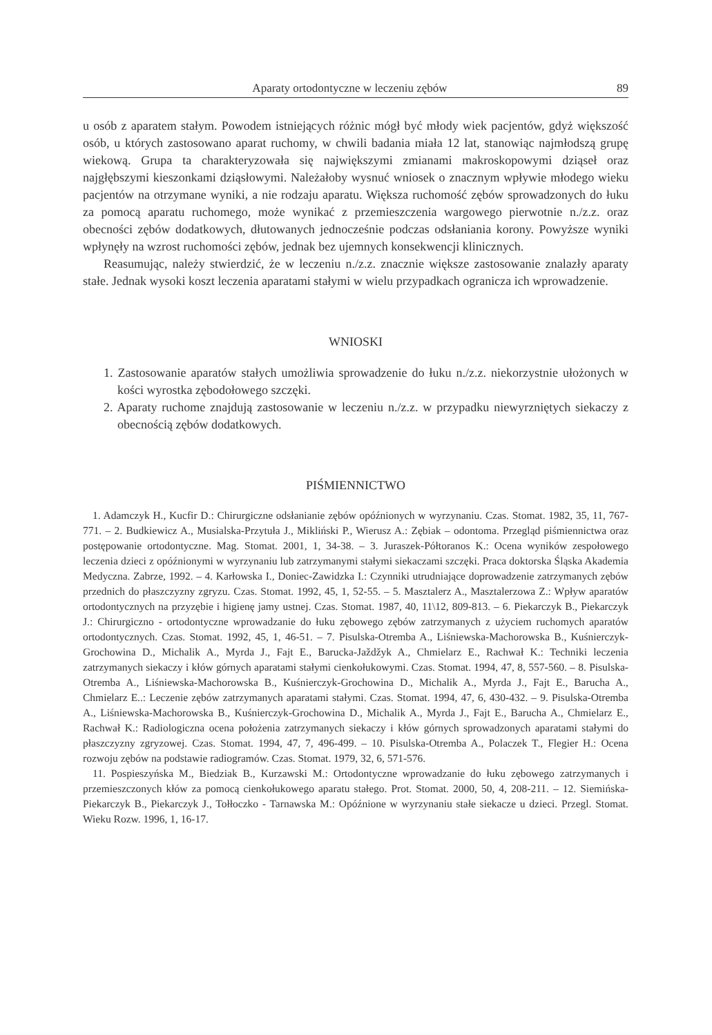Aparaty ortodontyczne w leczeniu zębów 89
u osób z aparatem stałym. Powodem istniejących różnic mógł być młody wiek pacjentów, gdyż większość osób, u których zastosowano aparat ruchomy, w chwili badania miała 12 lat, stanowiąc najmłodszą grupę wiekową. Grupa ta charakteryzowała się największymi zmianami makroskopowymi dziąseł oraz najgłębszymi kieszonkami dziąsłowymi. Należałoby wysnuć wniosek o znacznym wpływie młodego wieku pacjentów na otrzymane wyniki, a nie rodzaju aparatu. Większa ruchomość zębów sprowadzonych do łuku za pomocą aparatu ruchomego, może wynikać z przemieszczenia wargowego pierwotnie n./z.z. oraz obecności zębów dodatkowych, dłutowanych jednocześnie podczas odsłaniania korony. Powyższe wyniki wpłynęły na wzrost ruchomości zębów, jednak bez ujemnych konsekwencji klinicznych.
Reasumując, należy stwierdzić, że w leczeniu n./z.z. znacznie większe zastosowanie znalazły aparaty stałe. Jednak wysoki koszt leczenia aparatami stałymi w wielu przypadkach ogranicza ich wprowadzenie.
WNIOSKI
1. Zastosowanie aparatów stałych umożliwia sprowadzenie do łuku n./z.z. niekorzystnie ułożonych w kości wyrostka zębodołowego szczęki.
2. Aparaty ruchome znajdują zastosowanie w leczeniu n./z.z. w przypadku niewyrzniętych siekaczy z obecnością zębów dodatkowych.
PIŚMIENNICTWO
1. Adamczyk H., Kucfir D.: Chirurgiczne odsłanianie zębów opóźnionych w wyrzynaniu. Czas. Stomat. 1982, 35, 11, 767-771. – 2. Budkiewicz A., Musialska-Przytuła J., Mikliński P., Wierusz A.: Zębiak – odontoma. Przegląd piśmiennictwa oraz postępowanie ortodontyczne. Mag. Stomat. 2001, 1, 34-38. – 3. Juraszek-Półtoranos K.: Ocena wyników zespołowego leczenia dzieci z opóźnionymi w wyrzynaniu lub zatrzymanymi stałymi siekaczami szczęki. Praca doktorska Śląska Akademia Medyczna. Zabrze, 1992. – 4. Karłowska I., Doniec-Zawidzka I.: Czynniki utrudniające doprowadzenie zatrzymanych zębów przednich do płaszczyzny zgryzu. Czas. Stomat. 1992, 45, 1, 52-55. – 5. Masztalerz A., Masztalerzowa Z.: Wpływ aparatów ortodontycznych na przyzębie i higienę jamy ustnej. Czas. Stomat. 1987, 40, 11\12, 809-813. – 6. Piekarczyk B., Piekarczyk J.: Chirurgiczno - ortodontyczne wprowadzanie do łuku zębowego zębów zatrzymanych z użyciem ruchomych aparatów ortodontycznych. Czas. Stomat. 1992, 45, 1, 46-51. – 7. Pisulska-Otremba A., Liśniewska-Machorowska B., Kuśnierczyk-Grochowina D., Michalik A., Myrda J., Fajt E., Barucka-Jaždžyk A., Chmielarz E., Rachwał K.: Techniki leczenia zatrzymanych siekaczy i kłów górnych aparatami stałymi cienkołukowymi. Czas. Stomat. 1994, 47, 8, 557-560. – 8. Pisulska-Otremba A., Liśniewska-Machorowska B., Kuśnierczyk-Grochowina D., Michalik A., Myrda J., Fajt E., Barucha A., Chmielarz E..: Leczenie zębów zatrzymanych aparatami stałymi. Czas. Stomat. 1994, 47, 6, 430-432. – 9. Pisulska-Otremba A., Liśniewska-Machorowska B., Kuśnierczyk-Grochowina D., Michalik A., Myrda J., Fajt E., Barucha A., Chmielarz E., Rachwał K.: Radiologiczna ocena położenia zatrzymanych siekaczy i kłów górnych sprowadzonych aparatami stałymi do płaszczyzny zgryzowej. Czas. Stomat. 1994, 47, 7, 496-499. – 10. Pisulska-Otremba A., Polaczek T., Flegier H.: Ocena rozwoju zębów na podstawie radiogramów. Czas. Stomat. 1979, 32, 6, 571-576.
11. Pospieszyńska M., Biedziak B., Kurzawski M.: Ortodontyczne wprowadzanie do łuku zębowego zatrzymanych i przemieszczonych kłów za pomocą cienkołukowego aparatu stałego. Prot. Stomat. 2000, 50, 4, 208-211. – 12. Siemińska-Piekarczyk B., Piekarczyk J., Tołłoczko - Tarnawska M.: Opóźnione w wyrzynaniu stałe siekacze u dzieci. Przegl. Stomat. Wieku Rozw. 1996, 1, 16-17.